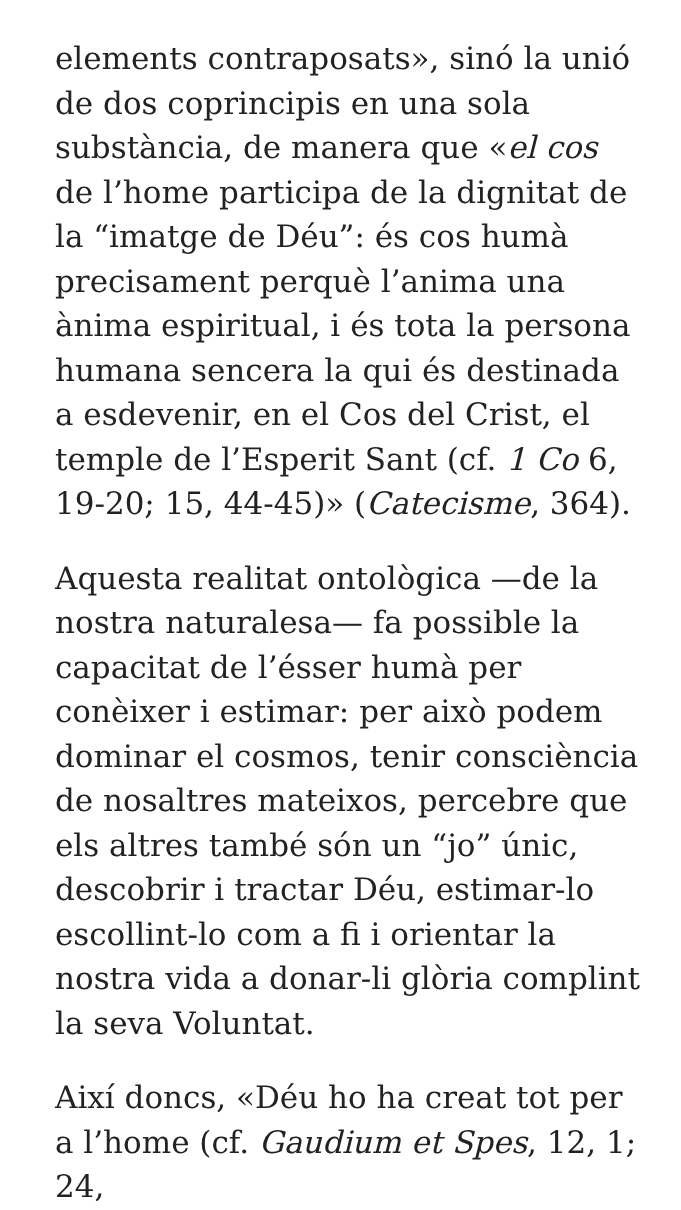elements contraposats», sinó la unió de dos coprincipis en una sola substància, de manera que «el cos de l’home participa de la dignitat de la “imatge de Déu”: és cos humà precisament perquè l’anima una ànima espiritual, i és tota la persona humana sencera la qui és destinada a esdevenir, en el Cos del Crist, el temple de l’Esperit Sant (cf. 1 Co 6, 19-20; 15, 44-45)» (Catecisme, 364).
Aquesta realitat ontològica —de la nostra naturalesa— fa possible la capacitat de l’ésser humà per conèixer i estimar: per això podem dominar el cosmos, tenir consciència de nosaltres mateixos, percebre que els altres també són un “jo” únic, descobrir i tractar Déu, estimar-lo escollint-lo com a fi i orientar la nostra vida a donar-li glòria complint la seva Voluntat.
Així doncs, «Déu ho ha creat tot per a l’home (cf. Gaudium et Spes, 12, 1; 24,